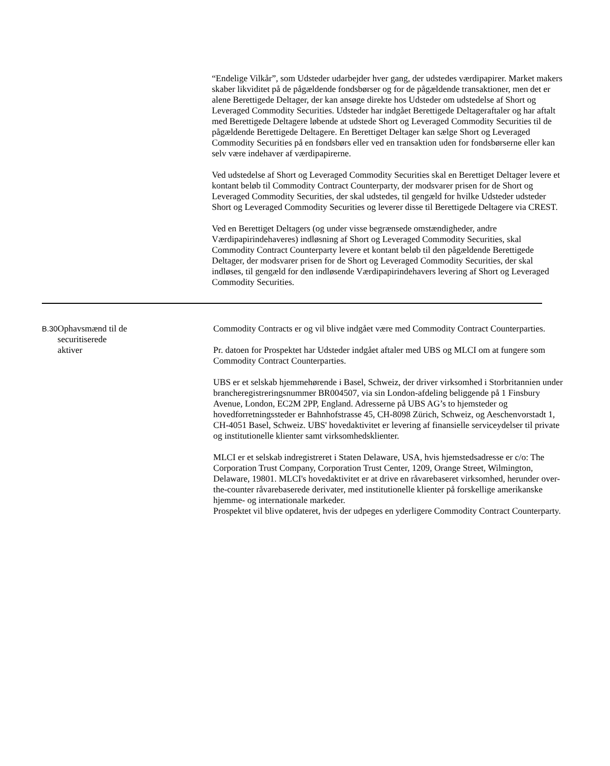“Endelige Vilkår”, som Udsteder udarbejder hver gang, der udstedes værdipapirer. Market makers skaber likviditet på de pågældende fondsbørser og for de pågældende transaktioner, men det er alene Berettigede Deltager, der kan ansøge direkte hos Udsteder om udstedelse af Short og Leveraged Commodity Securities. Udsteder har indgået Berettigede Deltageraftaler og har aftalt med Berettigede Deltagere løbende at udstede Short og Leveraged Commodity Securities til de pågældende Berettigede Deltagere. En Berettiget Deltager kan sælge Short og Leveraged Commodity Securities på en fondsbørs eller ved en transaktion uden for fondsbørserne eller kan selv være indehaver af værdipapirerne.
Ved udstedelse af Short og Leveraged Commodity Securities skal en Berettiget Deltager levere et kontant beløb til Commodity Contract Counterparty, der modsvarer prisen for de Short og Leveraged Commodity Securities, der skal udstedes, til gengæld for hvilke Udsteder udsteder Short og Leveraged Commodity Securities og leverer disse til Berettigede Deltagere via CREST.
Ved en Berettiget Deltagers (og under visse begrænsede omstændigheder, andre Værdipapirindehaveres) indløsning af Short og Leveraged Commodity Securities, skal Commodity Contract Counterparty levere et kontant beløb til den pågældende Berettigede Deltager, der modsvarer prisen for de Short og Leveraged Commodity Securities, der skal indløses, til gengæld for den indløsende Værdipapirindehavers levering af Short og Leveraged Commodity Securities.
| B.30 | Ophavsmænd til de securitiserede aktiver | Commodity Contracts er og vil blive indgået være med Commodity Contract Counterparties. Pr. datoen for Prospektet har Udsteder indgået aftaler med UBS og MLCI om at fungere som Commodity Contract Counterparties. UBS er et selskab hjemmehørende i Basel, Schweiz, der driver virksomhed i Storbritannien under brancheregistreringsnummer BR004507, via sin London-afdeling beliggende på 1 Finsbury Avenue, London, EC2M 2PP, England. Adresserne på UBS AG’s to hjemsteder og hovedforretningssteder er Bahnhofstrasse 45, CH-8098 Zürich, Schweiz, og Aeschenvorstadt 1, CH-4051 Basel, Schweiz. UBS' hovedaktivitet er levering af finansielle serviceydelser til private og institutionelle klienter samt virksomhedsklienter. MLCI er et selskab indregistreret i Staten Delaware, USA, hvis hjemstedsadresse er c/o: The Corporation Trust Company, Corporation Trust Center, 1209, Orange Street, Wilmington, Delaware, 19801. MLCI's hovedaktivitet er at drive en råvarebaseret virksomhed, herunder over-the-counter råvarebaserede derivater, med institutionelle klienter på forskellige amerikanske hjemme- og internationale markeder. Prospektet vil blive opdateret, hvis der udpeges en yderligere Commodity Contract Counterparty. |